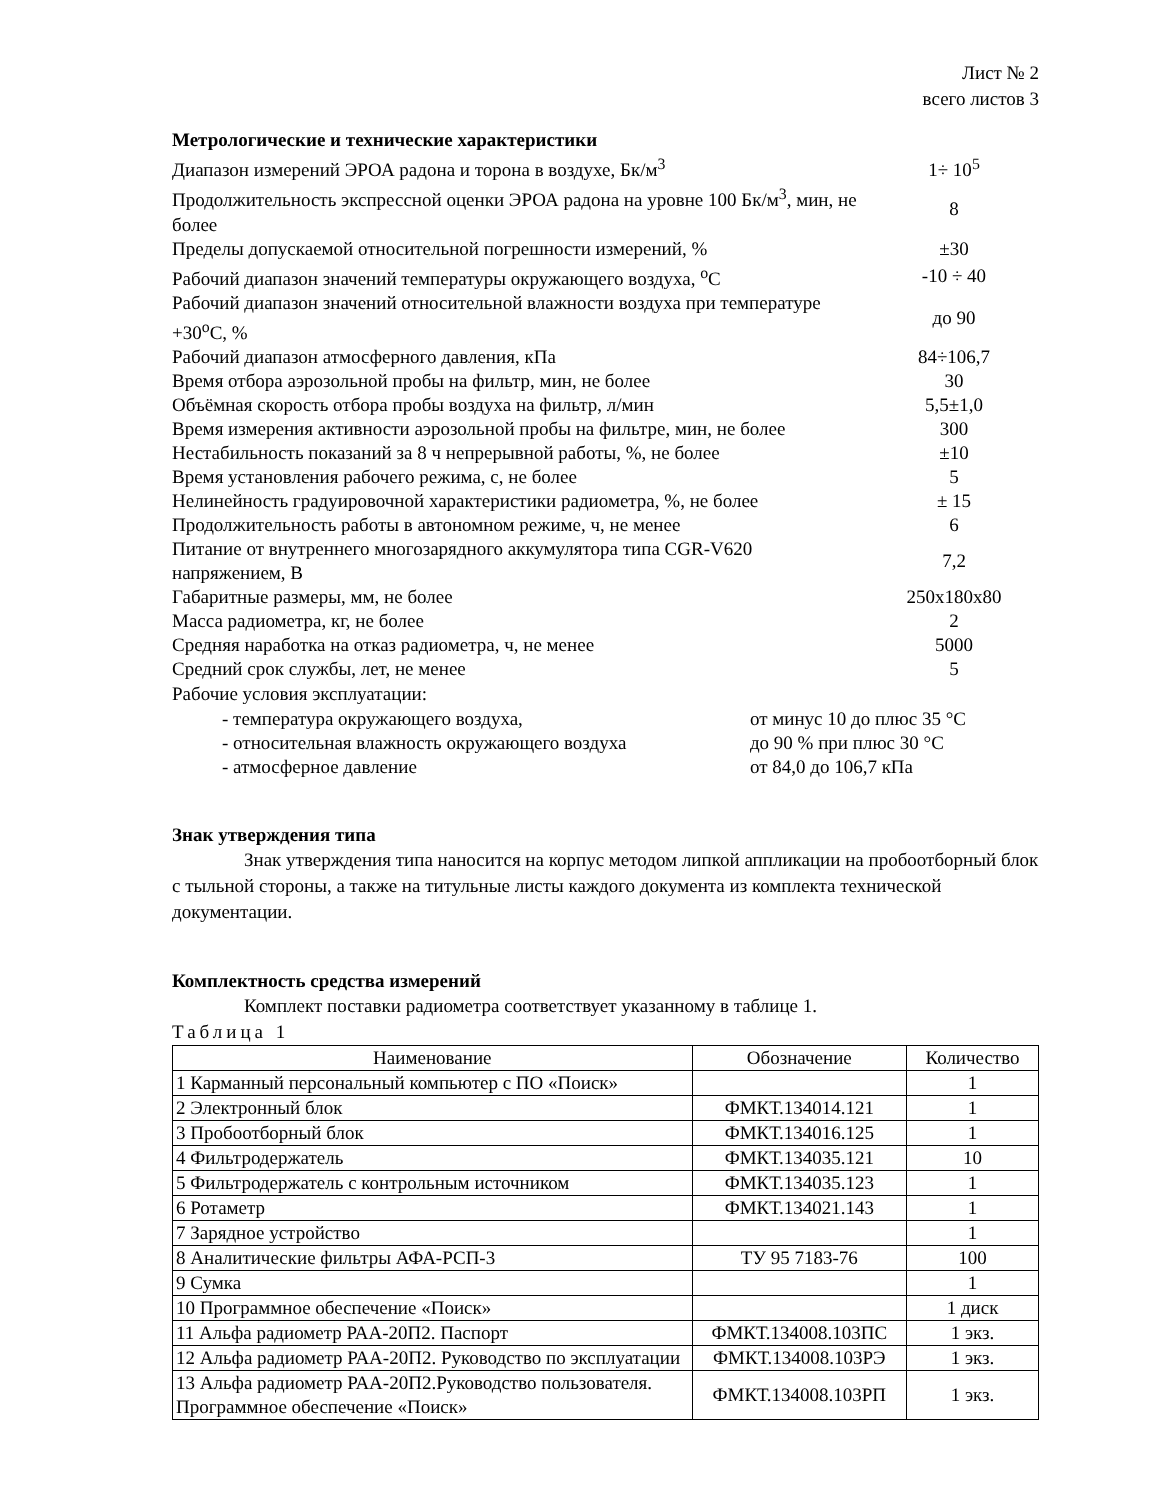Лист № 2
всего листов 3
Метрологические и технические характеристики
| Диапазон измерений ЭРОА радона и торона в воздухе, Бк/м<sup>3</sup> | 1÷ 10<sup>5</sup> |
| Продолжительность экспрессной оценки ЭРОА радона на уровне 100 Бк/м<sup>3</sup>, мин, не более | 8 |
| Пределы допускаемой относительной погрешности измерений, % | ±30 |
| Рабочий диапазон значений температуры окружающего воздуха, <sup>о</sup>С | -10 ÷ 40 |
| Рабочий диапазон значений относительной влажности воздуха при температуре +30<sup>о</sup>С, % | до 90 |
| Рабочий диапазон атмосферного давления, кПа | 84÷106,7 |
| Время отбора аэрозольной пробы на фильтр, мин, не более | 30 |
| Объёмная скорость отбора пробы воздуха на фильтр, л/мин | 5,5±1,0 |
| Время измерения активности аэрозольной пробы на фильтре, мин, не более | 300 |
| Нестабильность показаний за 8 ч непрерывной работы, %, не более | ±10 |
| Время установления рабочего режима, с, не более | 5 |
| Нелинейность градуировочной характеристики радиометра, %, не более | ± 15 |
| Продолжительность работы в автономном режиме, ч, не менее | 6 |
| Питание от внутреннего многозарядного аккумулятора типа CGR-V620 напряжением, В | 7,2 |
| Габаритные размеры, мм, не более | 250х180х80 |
| Масса радиометра, кг, не более | 2 |
| Средняя наработка на отказ радиометра, ч, не менее | 5000 |
| Средний срок службы, лет, не менее | 5 |
Рабочие условия эксплуатации:
| - температура окружающего воздуха, | от минус 10 до плюс 35 °С |
| - относительная влажность окружающего воздуха | до 90 % при плюс 30 °С |
| - атмосферное давление | от 84,0 до 106,7 кПа |
Знак утверждения типа
Знак утверждения типа наносится на корпус методом липкой аппликации на пробоотборный блок с тыльной стороны, а также на титульные листы каждого документа из комплекта технической документации.
Комплектность средства измерений
Комплект поставки радиометра соответствует указанному в таблице 1.
Таблица 1
| Наименование | Обозначение | Количество |
| --- | --- | --- |
| 1 Карманный персональный компьютер с ПО «Поиск» | | 1 |
| 2 Электронный блок | ФМКТ.134014.121 | 1 |
| 3 Пробоотборный блок | ФМКТ.134016.125 | 1 |
| 4 Фильтродержатель | ФМКТ.134035.121 | 10 |
| 5 Фильтродержатель с контрольным источником | ФМКТ.134035.123 | 1 |
| 6 Ротаметр | ФМКТ.134021.143 | 1 |
| 7 Зарядное устройство | | 1 |
| 8 Аналитические фильтры АФА-РСП-3 | ТУ 95 7183-76 | 100 |
| 9 Сумка | | 1 |
| 10 Программное обеспечение «Поиск» | | 1 диск |
| 11 Альфа радиометр РАА-20П2. Паспорт | ФМКТ.134008.103ПС | 1 экз. |
| 12 Альфа радиометр РАА-20П2. Руководство по эксплуатации | ФМКТ.134008.103РЭ | 1 экз. |
| 13 Альфа радиометр РАА-20П2.Руководство пользователя. Программное обеспечение «Поиск» | ФМКТ.134008.103РП | 1 экз. |